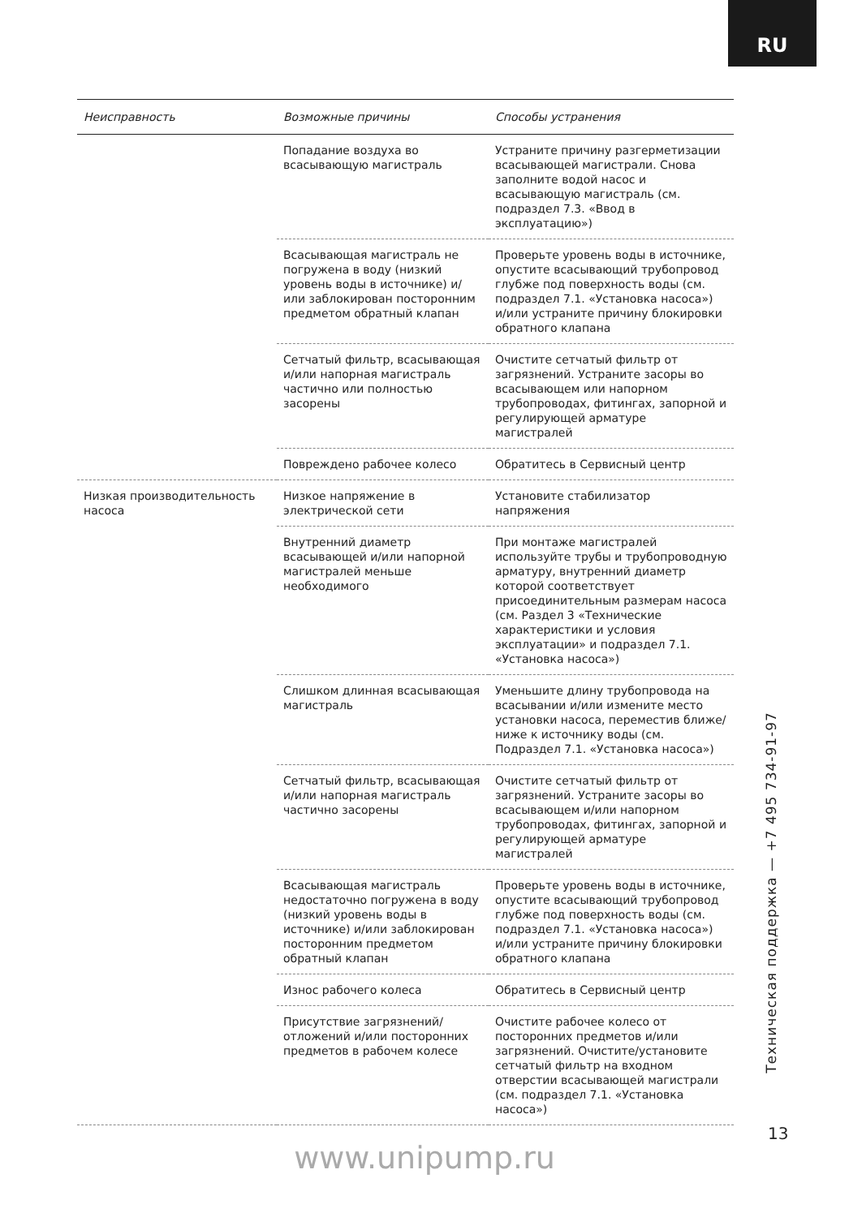RU
| Неисправность | Возможные причины | Способы устранения |
| --- | --- | --- |
| | Попадание воздуха во всасывающую магистраль | Устраните причину разгерметизации всасывающей магистрали. Снова заполните водой насос и всасывающую магистраль (см. подраздел 7.3. «Ввод в эксплуатацию») |
| | Всасывающая магистраль не погружена в воду (низкий уровень воды в источнике) и/или заблокирован посторонним предметом обратный клапан | Проверьте уровень воды в источнике, опустите всасывающий трубопровод глубже под поверхность воды (см. подраздел 7.1. «Установка насоса») и/или устраните причину блокировки обратного клапана |
| | Сетчатый фильтр, всасывающая и/или напорная магистраль частично или полностью засорены | Очистите сетчатый фильтр от загрязнений. Устраните засоры во всасывающем или напорном трубопроводах, фитингах, запорной и регулирующей арматуре магистралей |
| | Повреждено рабочее колесо | Обратитесь в Сервисный центр |
| Низкая производительность насоса | Низкое напряжение в электрической сети | Установите стабилизатор напряжения |
| | Внутренний диаметр всасывающей и/или напорной магистралей меньше необходимого | При монтаже магистралей используйте трубы и трубопроводную арматуру, внутренний диаметр которой соответствует присоединительным размерам насоса (см. Раздел 3 «Технические характеристики и условия эксплуатации» и подраздел 7.1. «Установка насоса») |
| | Слишком длинная всасывающая магистраль | Уменьшите длину трубопровода на всасывании и/или измените место установки насоса, переместив ближе/ниже к источнику воды (см. Подраздел 7.1. «Установка насоса») |
| | Сетчатый фильтр, всасывающая и/или напорная магистраль частично засорены | Очистите сетчатый фильтр от загрязнений. Устраните засоры во всасывающем и/или напорном трубопроводах, фитингах, запорной и регулирующей арматуре магистралей |
| | Всасывающая магистраль недостаточно погружена в воду (низкий уровень воды в источнике) и/или заблокирован посторонним предметом обратный клапан | Проверьте уровень воды в источнике, опустите всасывающий трубопровод глубже под поверхность воды (см. подраздел 7.1. «Установка насоса») и/или устраните причину блокировки обратного клапана |
| | Износ рабочего колеса | Обратитесь в Сервисный центр |
| | Присутствие загрязнений/ отложений и/или посторонних предметов в рабочем колесе | Очистите рабочее колесо от посторонних предметов и/или загрязнений. Очистите/установите сетчатый фильтр на входном отверстии всасывающей магистрали (см. подраздел 7.1. «Установка насоса») |
Техническая поддержка — +7 495 734-91-97
13
www.unipump.ru